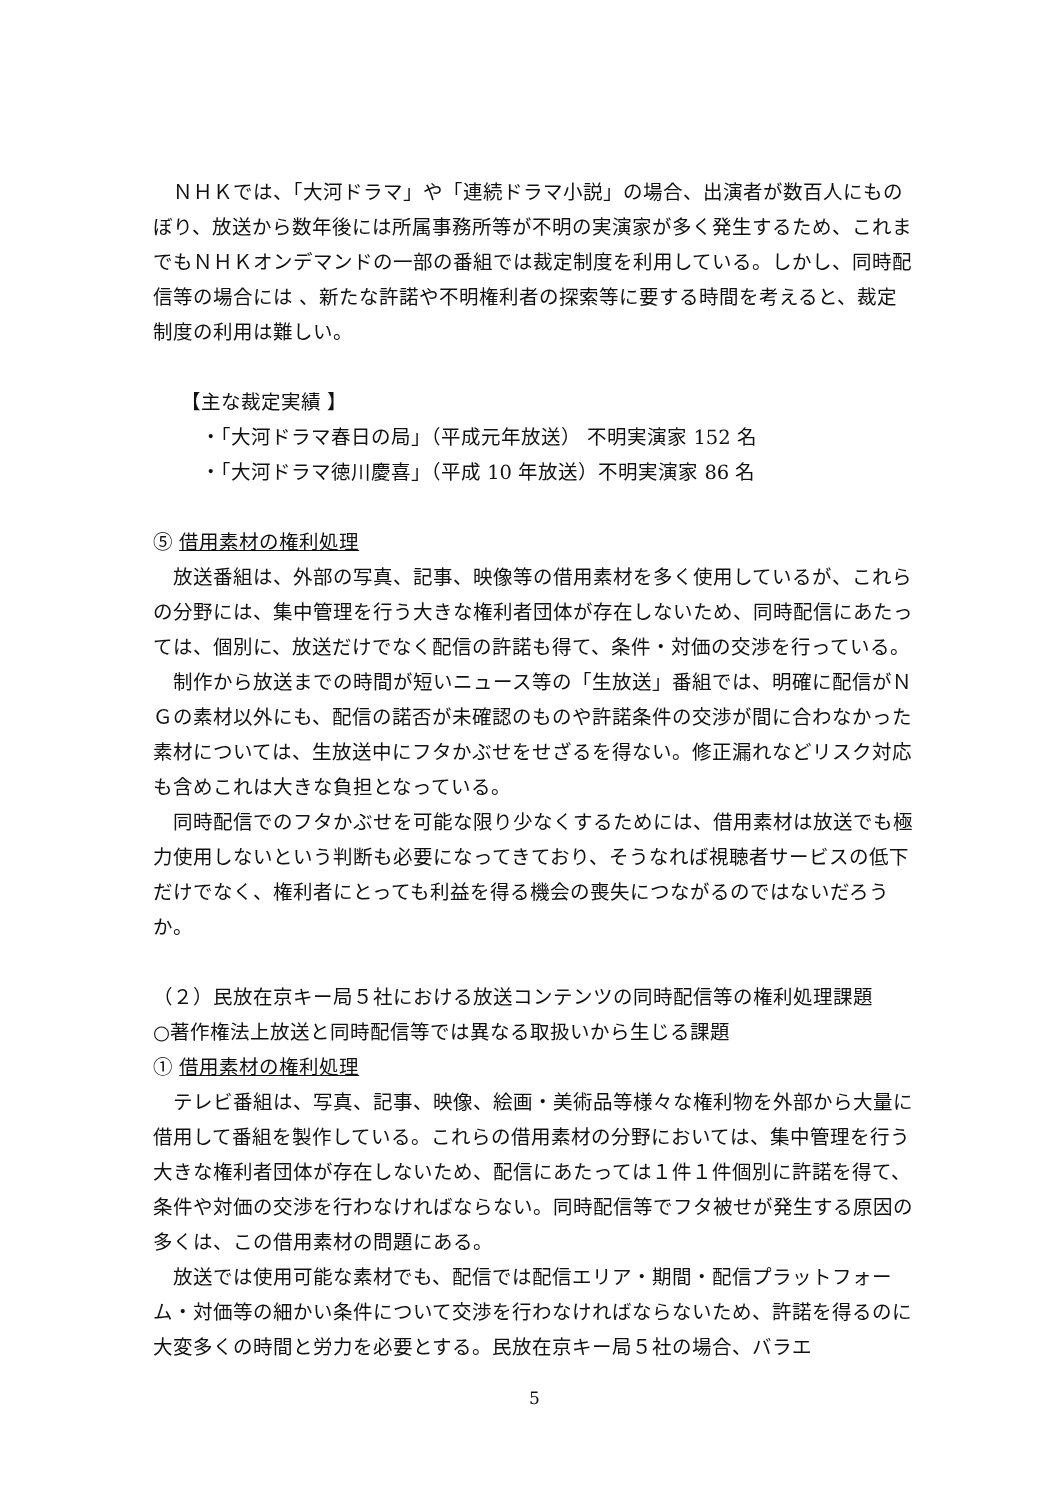ＮＨＫでは、「大河ドラマ」や「連続ドラマ小説」の場合、出演者が数百人にものぼり、放送から数年後には所属事務所等が不明の実演家が多く発生するため、これまでもＮＨＫオンデマンドの一部の番組では裁定制度を利用している。しかし、同時配信等の場合には 、新たな許諾や不明権利者の探索等に要する時間を考えると、裁定制度の利用は難しい。
【主な裁定実績 】
・「大河ドラマ春日の局」（平成元年放送） 不明実演家 152 名
・「大河ドラマ徳川慶喜」（平成 10 年放送）不明実演家 86 名
⑤ 借用素材の権利処理
放送番組は、外部の写真、記事、映像等の借用素材を多く使用しているが、これらの分野には、集中管理を行う大きな権利者団体が存在しないため、同時配信にあたっては、個別に、放送だけでなく配信の許諾も得て、条件・対価の交渉を行っている。
制作から放送までの時間が短いニュース等の「生放送」番組では、明確に配信がＮＧの素材以外にも、配信の諾否が未確認のものや許諾条件の交渉が間に合わなかった素材については、生放送中にフタかぶせをせざるを得ない。修正漏れなどリスク対応も含めこれは大きな負担となっている。
同時配信でのフタかぶせを可能な限り少なくするためには、借用素材は放送でも極力使用しないという判断も必要になってきており、そうなれば視聴者サービスの低下だけでなく、権利者にとっても利益を得る機会の喪失につながるのではないだろうか。
（２）民放在京キー局５社における放送コンテンツの同時配信等の権利処理課題
○著作権法上放送と同時配信等では異なる取扱いから生じる課題
① 借用素材の権利処理
テレビ番組は、写真、記事、映像、絵画・美術品等様々な権利物を外部から大量に借用して番組を製作している。これらの借用素材の分野においては、集中管理を行う大きな権利者団体が存在しないため、配信にあたっては１件１件個別に許諾を得て、条件や対価の交渉を行わなければならない。同時配信等でフタ被せが発生する原因の多くは、この借用素材の問題にある。
放送では使用可能な素材でも、配信では配信エリア・期間・配信プラットフォーム・対価等の細かい条件について交渉を行わなければならないため、許諾を得るのに大変多くの時間と労力を必要とする。民放在京キー局５社の場合、バラエ
5